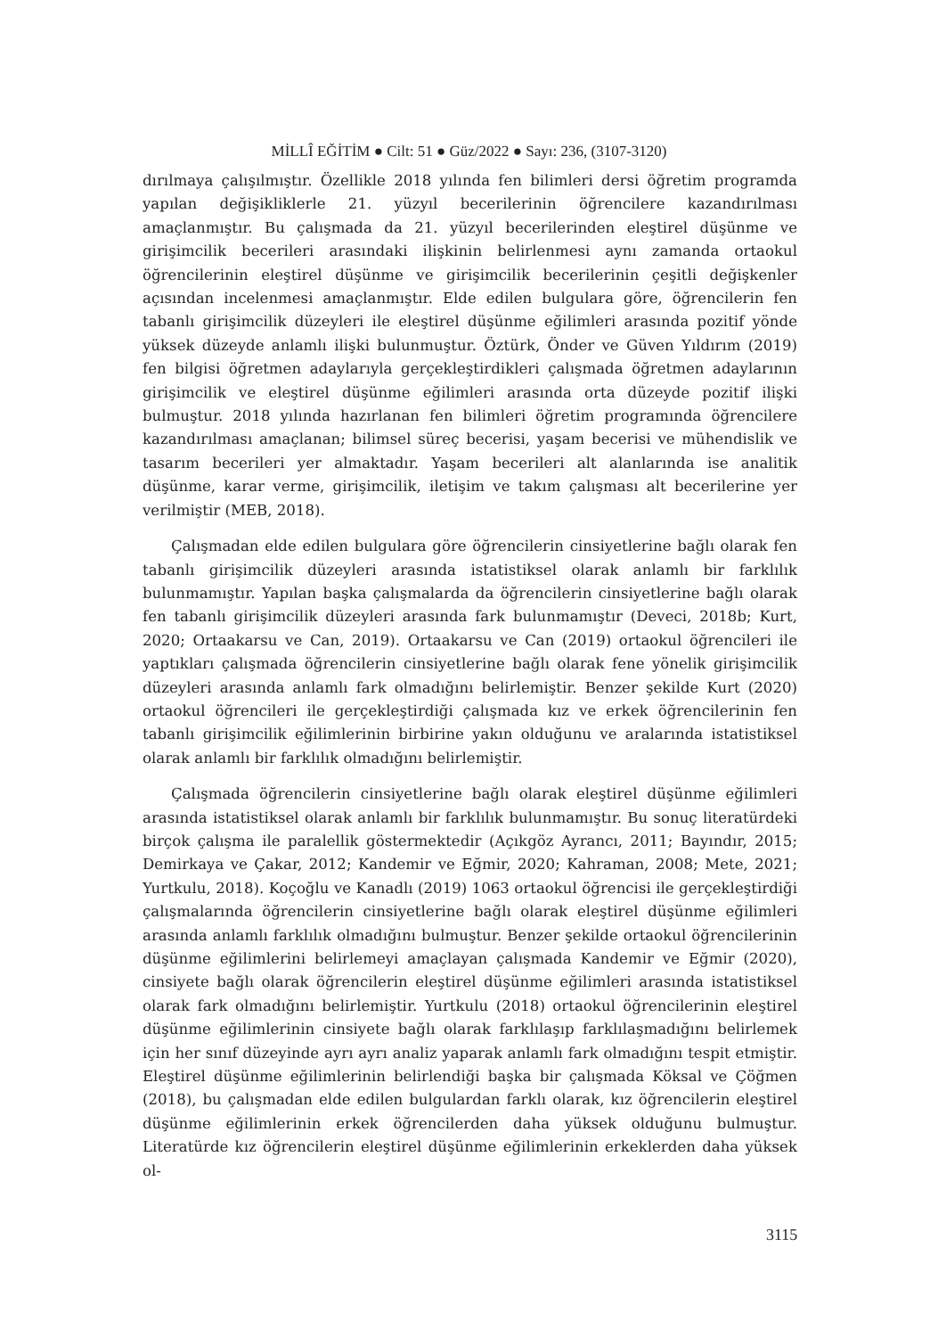MİLLÎ EĞİTİM ● Cilt: 51 ● Güz/2022 ● Sayı: 236, (3107-3120)
dırılmaya çalışılmıştır. Özellikle 2018 yılında fen bilimleri dersi öğretim programda yapılan değişikliklerle 21. yüzyıl becerilerinin öğrencilere kazandırılması amaçlanmıştır. Bu çalışmada da 21. yüzyıl becerilerinden eleştirel düşünme ve girişimcilik becerileri arasındaki ilişkinin belirlenmesi aynı zamanda ortaokul öğrencilerinin eleştirel düşünme ve girişimcilik becerilerinin çeşitli değişkenler açısından incelenmesi amaçlanmıştır. Elde edilen bulgulara göre, öğrencilerin fen tabanlı girişimcilik düzeyleri ile eleştirel düşünme eğilimleri arasında pozitif yönde yüksek düzeyde anlamlı ilişki bulunmuştur. Öztürk, Önder ve Güven Yıldırım (2019) fen bilgisi öğretmen adaylarıyla gerçekleştirdikleri çalışmada öğretmen adaylarının girişimcilik ve eleştirel düşünme eğilimleri arasında orta düzeyde pozitif ilişki bulmuştur. 2018 yılında hazırlanan fen bilimleri öğretim programında öğrencilere kazandırılması amaçlanan; bilimsel süreç becerisi, yaşam becerisi ve mühendislik ve tasarım becerileri yer almaktadır. Yaşam becerileri alt alanlarında ise analitik düşünme, karar verme, girişimcilik, iletişim ve takım çalışması alt becerilerine yer verilmiştir (MEB, 2018).
Çalışmadan elde edilen bulgulara göre öğrencilerin cinsiyetlerine bağlı olarak fen tabanlı girişimcilik düzeyleri arasında istatistiksel olarak anlamlı bir farklılık bulunmamıştır. Yapılan başka çalışmalarda da öğrencilerin cinsiyetlerine bağlı olarak fen tabanlı girişimcilik düzeyleri arasında fark bulunmamıştır (Deveci, 2018b; Kurt, 2020; Ortaakarsu ve Can, 2019). Ortaakarsu ve Can (2019) ortaokul öğrencileri ile yaptıkları çalışmada öğrencilerin cinsiyetlerine bağlı olarak fene yönelik girişimcilik düzeyleri arasında anlamlı fark olmadığını belirlemiştir. Benzer şekilde Kurt (2020) ortaokul öğrencileri ile gerçekleştirdiği çalışmada kız ve erkek öğrencilerinin fen tabanlı girişimcilik eğilimlerinin birbirine yakın olduğunu ve aralarında istatistiksel olarak anlamlı bir farklılık olmadığını belirlemiştir.
Çalışmada öğrencilerin cinsiyetlerine bağlı olarak eleştirel düşünme eğilimleri arasında istatistiksel olarak anlamlı bir farklılık bulunmamıştır. Bu sonuç literatürdeki birçok çalışma ile paralellik göstermektedir (Açıkgöz Ayrancı, 2011; Bayındır, 2015; Demirkaya ve Çakar, 2012; Kandemir ve Eğmir, 2020; Kahraman, 2008; Mete, 2021; Yurtkulu, 2018). Koçoğlu ve Kanadlı (2019) 1063 ortaokul öğrencisi ile gerçekleştirdiği çalışmalarında öğrencilerin cinsiyetlerine bağlı olarak eleştirel düşünme eğilimleri arasında anlamlı farklılık olmadığını bulmuştur. Benzer şekilde ortaokul öğrencilerinin düşünme eğilimlerini belirlemeyi amaçlayan çalışmada Kandemir ve Eğmir (2020), cinsiyete bağlı olarak öğrencilerin eleştirel düşünme eğilimleri arasında istatistiksel olarak fark olmadığını belirlemiştir. Yurtkulu (2018) ortaokul öğrencilerinin eleştirel düşünme eğilimlerinin cinsiyete bağlı olarak farklılaşıp farklılaşmadığını belirlemek için her sınıf düzeyinde ayrı ayrı analiz yaparak anlamlı fark olmadığını tespit etmiştir. Eleştirel düşünme eğilimlerinin belirlendiği başka bir çalışmada Köksal ve Çöğmen (2018), bu çalışmadan elde edilen bulgulardan farklı olarak, kız öğrencilerin eleştirel düşünme eğilimlerinin erkek öğrencilerden daha yüksek olduğunu bulmuştur. Literatürde kız öğrencilerin eleştirel düşünme eğilimlerinin erkeklerden daha yüksek ol-
3115